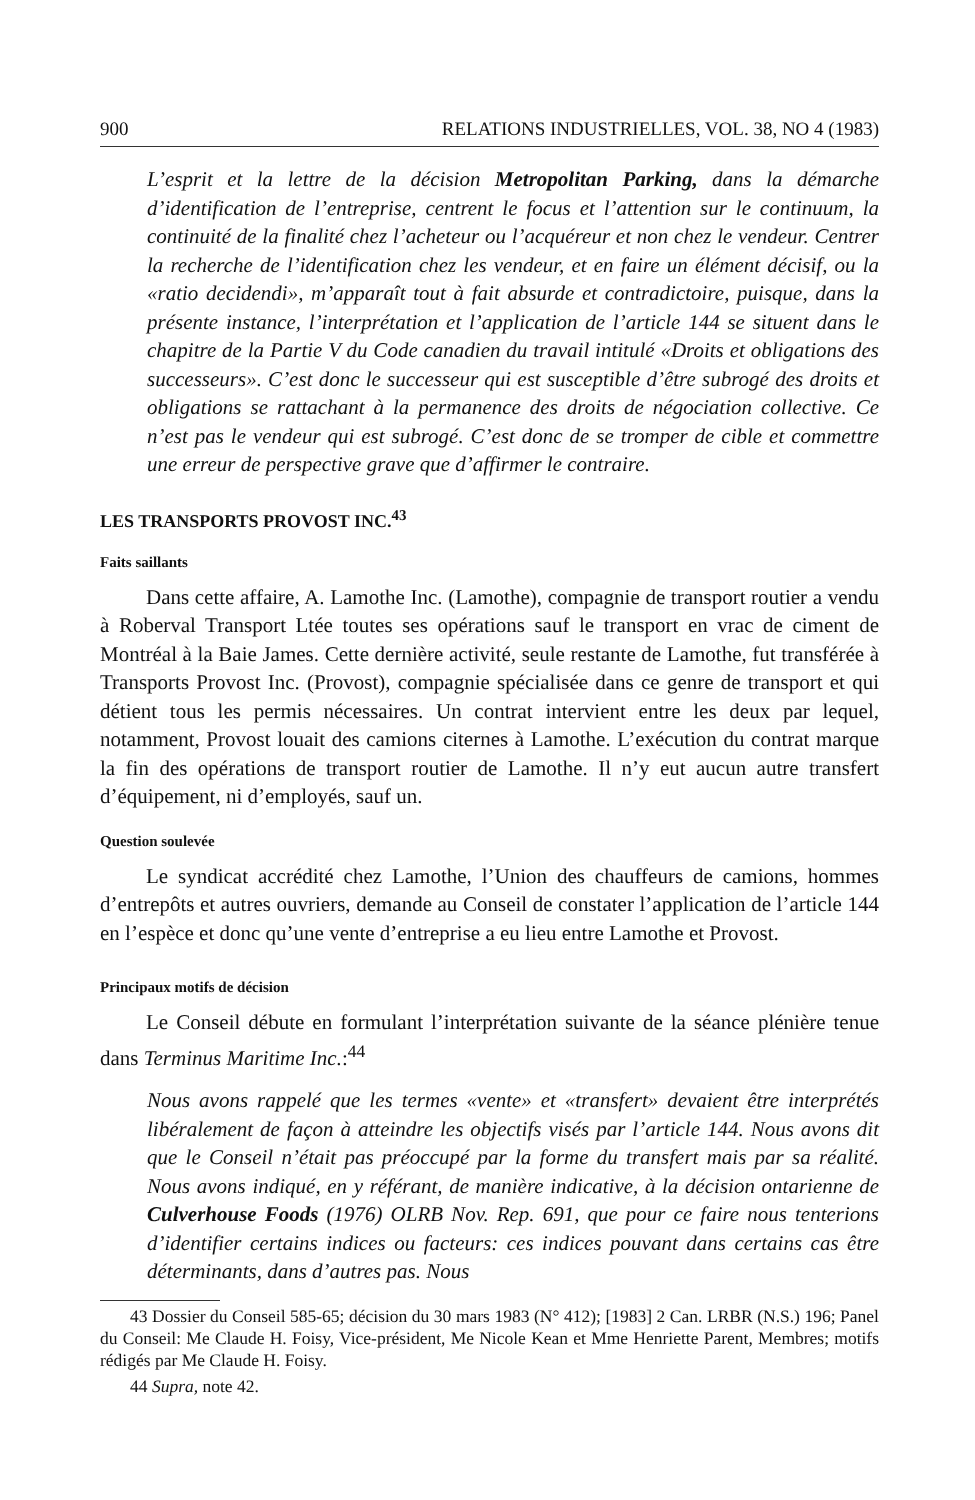900 RELATIONS INDUSTRIELLES, VOL. 38, NO 4 (1983)
L’esprit et la lettre de la décision Metropolitan Parking, dans la démarche d’identification de l’entreprise, centrent le focus et l’attention sur le continuum, la continuité de la finalité chez l’acheteur ou l’acquéreur et non chez le vendeur. Centrer la recherche de l’identification chez les vendeur, et en faire un élément décisif, ou la «ratio decidendi», m’apparaît tout à fait absurde et contradictoire, puisque, dans la présente instance, l’interprétation et l’application de l’article 144 se situent dans le chapitre de la Partie V du Code canadien du travail intitulé «Droits et obligations des successeurs». C’est donc le successeur qui est susceptible d’être subrogé des droits et obligations se rattachant à la permanence des droits de négociation collective. Ce n’est pas le vendeur qui est subrogé. C’est donc de se tromper de cible et commettre une erreur de perspective grave que d’affirmer le contraire.
LES TRANSPORTS PROVOST INC.<sup>43</sup>
Faits saillants
Dans cette affaire, A. Lamothe Inc. (Lamothe), compagnie de transport routier a vendu à Roberval Transport Ltée toutes ses opérations sauf le transport en vrac de ciment de Montréal à la Baie James. Cette dernière activité, seule restante de Lamothe, fut transférée à Transports Provost Inc. (Provost), compagnie spécialisée dans ce genre de transport et qui détient tous les permis nécessaires. Un contrat intervient entre les deux par lequel, notamment, Provost louait des camions citernes à Lamothe. L’exécution du contrat marque la fin des opérations de transport routier de Lamothe. Il n’y eut aucun autre transfert d’équipement, ni d’employés, sauf un.
Question soulevée
Le syndicat accrédité chez Lamothe, l’Union des chauffeurs de camions, hommes d’entrepôts et autres ouvriers, demande au Conseil de constater l’application de l’article 144 en l’espèce et donc qu’une vente d’entreprise a eu lieu entre Lamothe et Provost.
Principaux motifs de décision
Le Conseil débute en formulant l’interprétation suivante de la séance plénière tenue dans Terminus Maritime Inc.:<sup>44</sup>
Nous avons rappelé que les termes «vente» et «transfert» devaient être interprétés libéralement de façon à atteindre les objectifs visés par l’article 144. Nous avons dit que le Conseil n’était pas préoccupé par la forme du transfert mais par sa réalité. Nous avons indiqué, en y référant, de manière indicative, à la décision ontarienne de Culverhouse Foods (1976) OLRB Nov. Rep. 691, que pour ce faire nous tenterions d’identifier certains indices ou facteurs: ces indices pouvant dans certains cas être déterminants, dans d’autres pas. Nous
43 Dossier du Conseil 585-65; décision du 30 mars 1983 (N° 412); [1983] 2 Can. LRBR (N.S.) 196; Panel du Conseil: Me Claude H. Foisy, Vice-président, Me Nicole Kean et Mme Henriette Parent, Membres; motifs rédigés par Me Claude H. Foisy.
44 Supra, note 42.